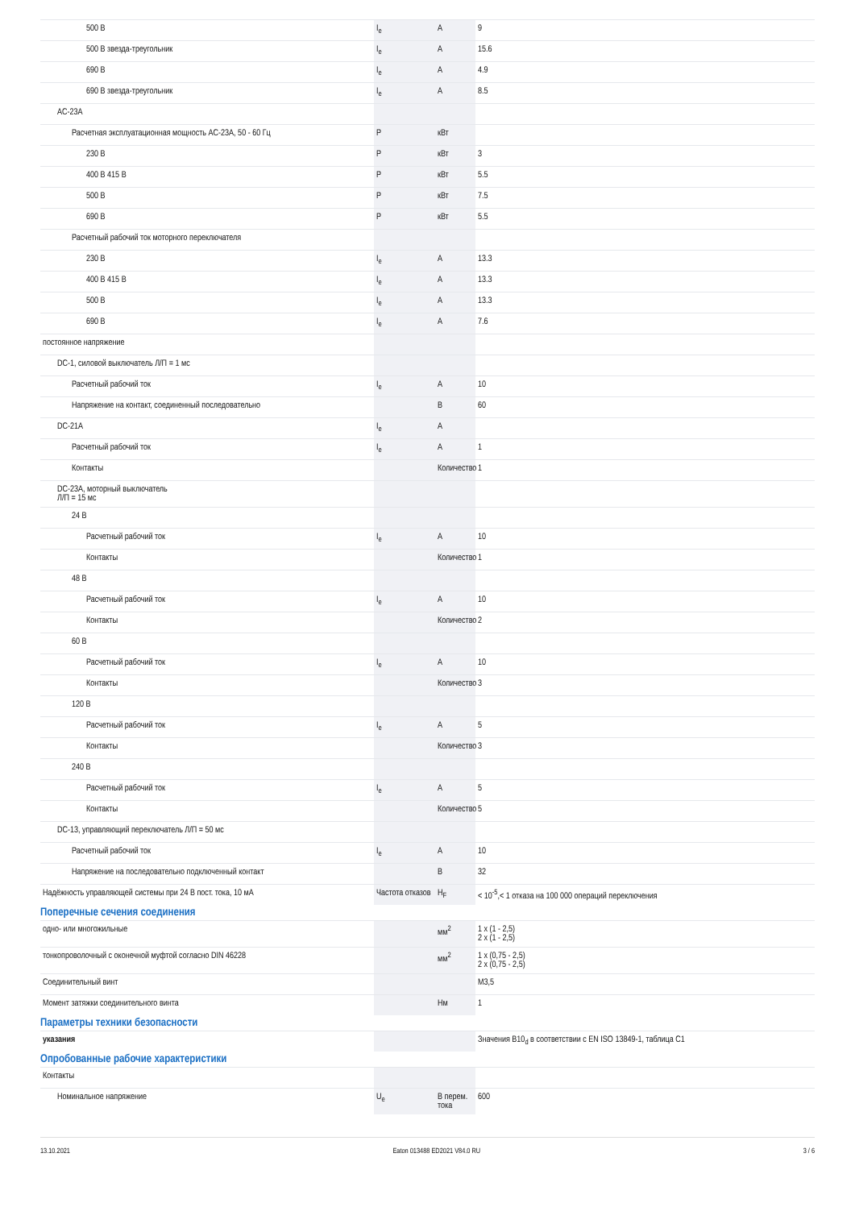| 500 В | I<sub>e</sub> | А | 9 |
| 500 В звезда-треугольник | I<sub>e</sub> | А | 15.6 |
| 690 В | I<sub>e</sub> | А | 4.9 |
| 690 В звезда-треугольник | I<sub>e</sub> | А | 8.5 |
| AC-23A | | | |
| Расчетная эксплуатационная мощность AC-23A, 50 - 60 Гц | P | кВт | |
| 230 В | P | кВт | 3 |
| 400 В 415 В | P | кВт | 5.5 |
| 500 В | P | кВт | 7.5 |
| 690 В | P | кВт | 5.5 |
| Расчетный рабочий ток моторного переключателя | | | |
| 230 В | I<sub>e</sub> | А | 13.3 |
| 400 В 415 В | I<sub>e</sub> | А | 13.3 |
| 500 В | I<sub>e</sub> | А | 13.3 |
| 690 В | I<sub>e</sub> | А | 7.6 |
| постоянное напряжение | | | |
| DC-1, силовой выключатель Л/П = 1 мс | | | |
| Расчетный рабочий ток | I<sub>e</sub> | А | 10 |
| Напряжение на контакт, соединенный последовательно | | В | 60 |
| DC-21A | I<sub>e</sub> | А | |
| Расчетный рабочий ток | I<sub>e</sub> | А | 1 |
| Контакты | | Количество | 1 |
| DC-23A, моторный выключатель Л/П = 15 мс | | | |
| 24 В | | | |
| Расчетный рабочий ток | I<sub>e</sub> | А | 10 |
| Контакты | | Количество | 1 |
| 48 В | | | |
| Расчетный рабочий ток | I<sub>e</sub> | А | 10 |
| Контакты | | Количество | 2 |
| 60 В | | | |
| Расчетный рабочий ток | I<sub>e</sub> | А | 10 |
| Контакты | | Количество | 3 |
| 120 В | | | |
| Расчетный рабочий ток | I<sub>e</sub> | А | 5 |
| Контакты | | Количество | 3 |
| 240 В | | | |
| Расчетный рабочий ток | I<sub>e</sub> | А | 5 |
| Контакты | | Количество | 5 |
| DC-13, управляющий переключатель Л/П = 50 мс | | | |
| Расчетный рабочий ток | I<sub>e</sub> | А | 10 |
| Напряжение на последовательно подключенный контакт | | В | 32 |
| Надёжность управляющей системы при 24 В пост. тока, 10 мА | Частота отказов | H<sub>F</sub> | < 10<sup>-5</sup>,< 1 отказа на 100 000 операций переключения |
Поперечные сечения соединения
| одно- или многожильные | | мм<sup>2</sup> | 1 x (1 - 2,5) 2 x (1 - 2,5) |
| тонкопроволочный с оконечной муфтой согласно DIN 46228 | | мм<sup>2</sup> | 1 x (0,75 - 2,5) 2 x (0,75 - 2,5) |
| Соединительный винт | | | M3,5 |
| Момент затяжки соединительного винта | | Нм | 1 |
Параметры техники безопасности
| указания | | | Значения B10<sub>d</sub> в соответствии с EN ISO 13849-1, таблица C1 |
Опробованные рабочие характеристики
| Контакты | | | |
| Номинальное напряжение | U<sub>e</sub> | В перем. тока | 600 |
13.10.2021 Eaton 013488 ED2021 V84.0 RU 3 / 6